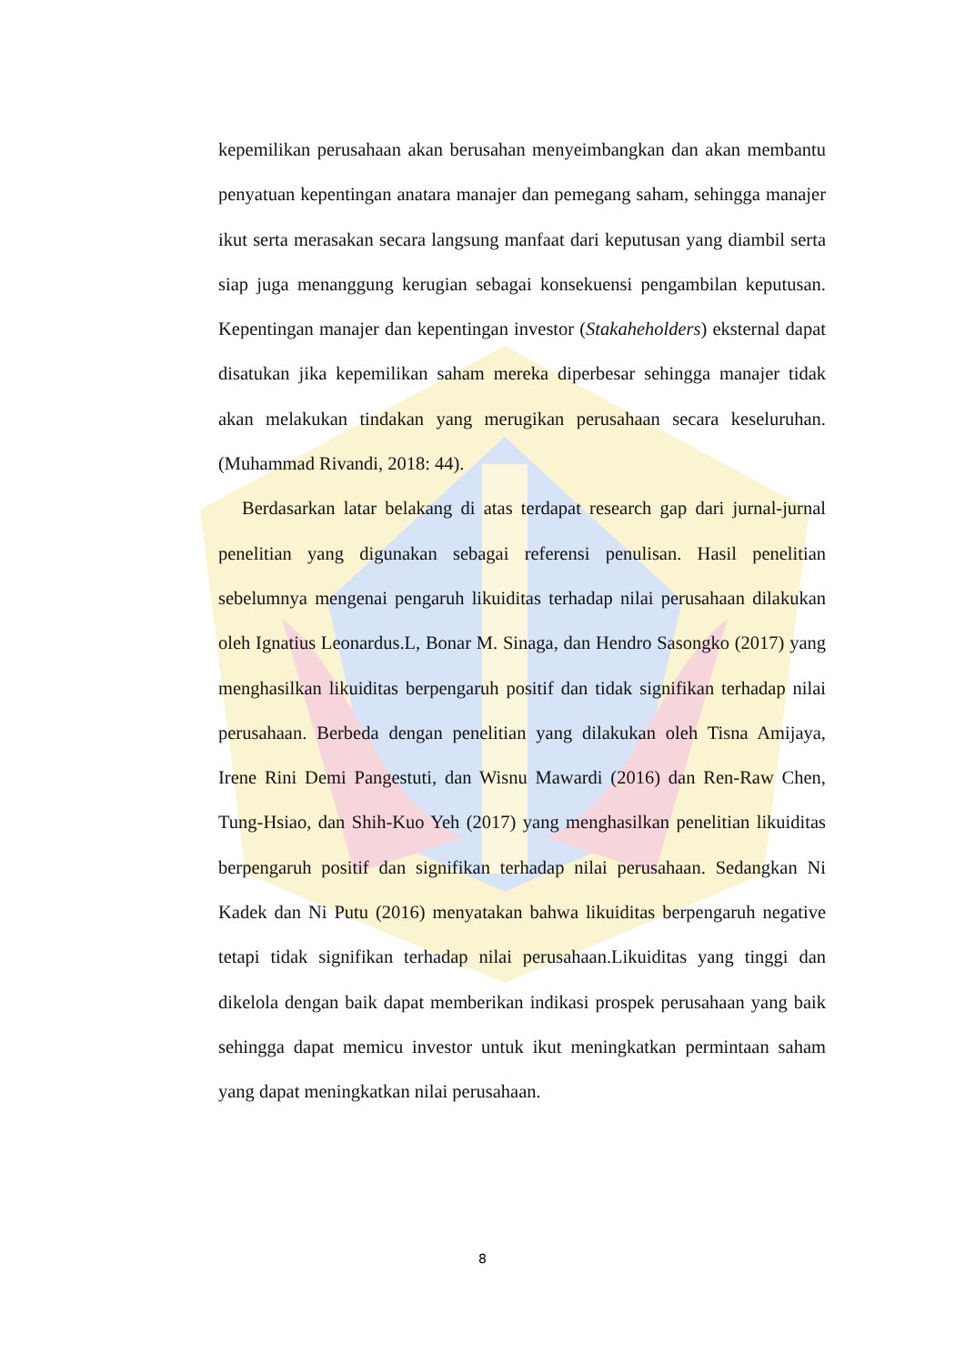kepemilikan perusahaan akan berusahan menyeimbangkan dan akan membantu penyatuan kepentingan anatara manajer dan pemegang saham, sehingga manajer ikut serta merasakan secara langsung manfaat dari keputusan yang diambil serta siap juga menanggung kerugian sebagai konsekuensi pengambilan keputusan. Kepentingan manajer dan kepentingan investor (Stakaheholders) eksternal dapat disatukan jika kepemilikan saham mereka diperbesar sehingga manajer tidak akan melakukan tindakan yang merugikan perusahaan secara keseluruhan. (Muhammad Rivandi, 2018: 44).
Berdasarkan latar belakang di atas terdapat research gap dari jurnal-jurnal penelitian yang digunakan sebagai referensi penulisan. Hasil penelitian sebelumnya mengenai pengaruh likuiditas terhadap nilai perusahaan dilakukan oleh Ignatius Leonardus.L, Bonar M. Sinaga, dan Hendro Sasongko (2017) yang menghasilkan likuiditas berpengaruh positif dan tidak signifikan terhadap nilai perusahaan. Berbeda dengan penelitian yang dilakukan oleh Tisna Amijaya, Irene Rini Demi Pangestuti, dan Wisnu Mawardi (2016) dan Ren-Raw Chen, Tung-Hsiao, dan Shih-Kuo Yeh (2017) yang menghasilkan penelitian likuiditas berpengaruh positif dan signifikan terhadap nilai perusahaan. Sedangkan Ni Kadek dan Ni Putu (2016) menyatakan bahwa likuiditas berpengaruh negative tetapi tidak signifikan terhadap nilai perusahaan.Likuiditas yang tinggi dan dikelola dengan baik dapat memberikan indikasi prospek perusahaan yang baik sehingga dapat memicu investor untuk ikut meningkatkan permintaan saham yang dapat meningkatkan nilai perusahaan.
8